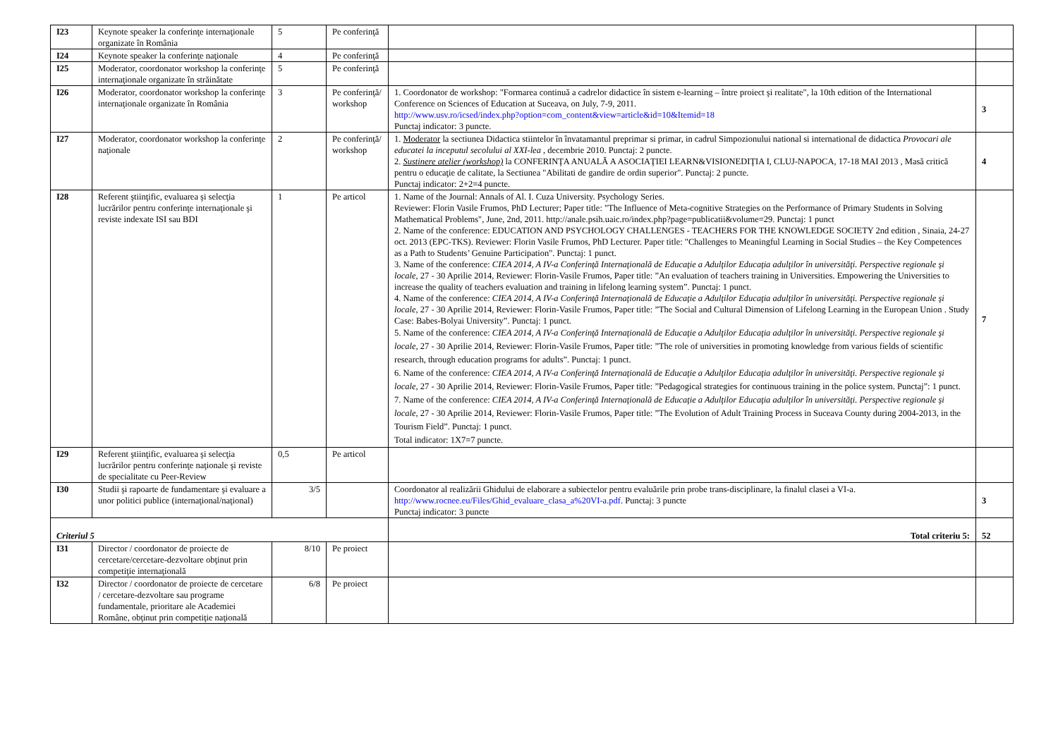| I23 | Keynote speaker la conferinţe internaţionale organizate în România | 5 | Pe conferinţă | | |
| I24 | Keynote speaker la conferinţe naţionale | 4 | Pe conferinţă | | |
| I25 | Moderator, coordonator workshop la conferinţe internaţionale organizate în străinătate | 5 | Pe conferinţă | | |
| I26 | Moderator, coordonator workshop la conferinţe internaţionale organizate în România | 3 | Pe conferinţă/ workshop | 1. Coordonator de workshop: "Formarea continuă a cadrelor didactice în sistem e-learning – între proiect şi realitate", la 10th edition of the International Conference on Sciences of Education at Suceava, on July, 7-9, 2011. http://www.usv.ro/icsed/index.php?option=com_content&view=article&id=10&Itemid=18 Punctaj indicator: 3 puncte. | 3 |
| I27 | Moderator, coordonator workshop la conferinţe naţionale | 2 | Pe conferinţă/ workshop | 1. Moderator la sectiunea Didactica stiintelor în învatamantul preprimar si primar, in cadrul Simpozionului national si international de didactica Provocari ale educatei la inceputul secolului al XXI-lea , decembrie 2010. Punctaj: 2 puncte. 2. Sustinere atelier (workshop) la CONFERINŢA ANUALĂ A ASOCIAŢIEI LEARN&VISIONEDIŢIA I, CLUJ-NAPOCA, 17-18 MAI 2013 , Masă critică pentru o educaţie de calitate, la Sectiunea "Abilitati de gandire de ordin superior". Punctaj: 2 puncte. Punctaj indicator: 2+2=4 puncte. | 4 |
| I28 | Referent ştiinţific, evaluarea şi selecţia lucrărilor pentru conferinţe internaţionale şi reviste indexate ISI sau BDI | 1 | Pe articol | 1. Name of the Journal: Annals of Al. I. Cuza University. Psychology Series. Reviewer: Florin Vasile Frumos, PhD Lecturer; Paper title: "The Influence of Meta-cognitive Strategies on the Performance of Primary Students in Solving Mathematical Problems", June, 2nd, 2011. http://anale.psih.uaic.ro/index.php?page=publicatii&volume=29. Punctaj: 1 punct 2. Name of the conference: EDUCATION AND PSYCHOLOGY CHALLENGES - TEACHERS FOR THE KNOWLEDGE SOCIETY 2nd edition , Sinaia, 24-27 oct. 2013 (EPC-TKS). Reviewer: Florin Vasile Frumos, PhD Lecturer. Paper title: "Challenges to Meaningful Learning in Social Studies – the Key Competences as a Path to Students’ Genuine Participation". Punctaj: 1 punct. 3. Name of the conference: CIEA 2014, A IV-a Conferinţă Internaţională de Educaţie a Adulţilor Educaţia adulţilor în universităţi. Perspective regionale şi locale , 27 - 30 Aprilie 2014, Reviewer: Florin-Vasile Frumos, Paper title: ”An evaluation of teachers training in Universities. Empowering the Universities to increase the quality of teachers evaluation and training in lifelong learning system”. Punctaj: 1 punct. 4. Name of the conference: CIEA 2014, A IV-a Conferinţă Internaţională de Educaţie a Adulţilor Educaţia adulţilor în universităţi. Perspective regionale şi locale , 27 - 30 Aprilie 2014, Reviewer: Florin-Vasile Frumos, Paper title: ”The Social and Cultural Dimension of Lifelong Learning in the European Union . Study Case: Babes-Bolyai University”. Punctaj: 1 punct. 5. Name of the conference: CIEA 2014, A IV-a Conferinţă Internaţională de Educaţie a Adulţilor Educaţia adulţilor în universităţi. Perspective regionale şi locale , 27 - 30 Aprilie 2014, Reviewer: Florin-Vasile Frumos, Paper title: ”The role of universities in promoting knowledge from various fields of scientific research, through education programs for adults”. Punctaj: 1 punct. 6. Name of the conference: CIEA 2014, A IV-a Conferinţă Internaţională de Educaţie a Adulţilor Educaţia adulţilor în universităţi. Perspective regionale şi locale , 27 - 30 Aprilie 2014, Reviewer: Florin-Vasile Frumos, Paper title: ”Pedagogical strategies for continuous training in the police system. Punctaj”: 1 punct. 7. Name of the conference: CIEA 2014, A IV-a Conferinţă Internaţională de Educaţie a Adulţilor Educaţia adulţilor în universităţi. Perspective regionale şi locale , 27 - 30 Aprilie 2014, Reviewer: Florin-Vasile Frumos, Paper title: ”The Evolution of Adult Training Process in Suceava County during 2004-2013, in the Tourism Field”. Punctaj: 1 punct. Total indicator: 1X7=7 puncte. | 7 |
| I29 | Referent ştiinţific, evaluarea şi selecţia lucrărilor pentru conferinţe naţionale şi reviste de specialitate cu Peer-Review | 0,5 | Pe articol | | |
| I30 | Studii şi rapoarte de fundamentare şi evaluare a unor politici publice (internaţional/naţional) | 3/5 | | Coordonator al realizării Ghidului de elaborare a subiectelor pentru evaluările prin probe trans-disciplinare, la finalul clasei a VI-a. http://www.rocnee.eu/Files/Ghid_evaluare_clasa_a%20VI-a.pdf. Punctaj: 3 puncte Punctaj indicator: 3 puncte | 3 |
| Criteriul 5 | | | | Total criteriu 5: | 52 |
| I31 | Director / coordonator de proiecte de cercetare/cercetare-dezvoltare obţinut prin competiţie internaţională | 8/10 | Pe proiect | | |
| I32 | Director / coordonator de proiecte de cercetare / cercetare-dezvoltare sau programe fundamentale, prioritare ale Academiei Române, obţinut prin competiţie naţională | 6/8 | Pe proiect | | |